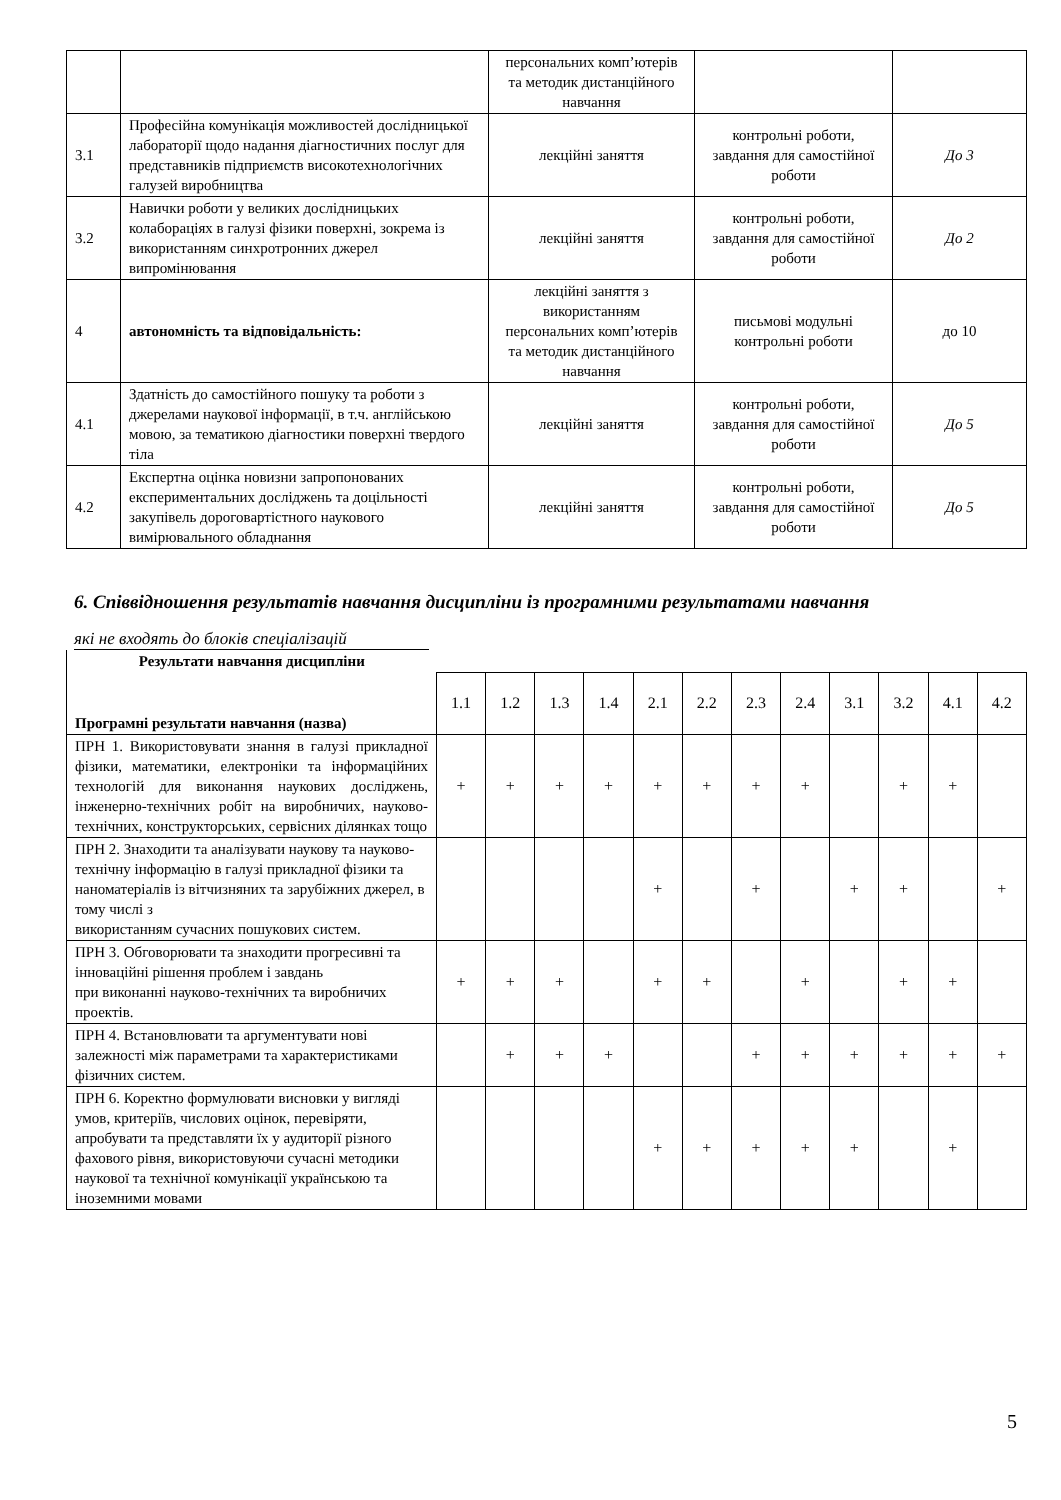| | | персональних комп’ютерів та методик дистанційного навчання | | |
| 3.1 | Професійна комунікація можливостей дослідницької лабораторії щодо надання діагностичних послуг для представників підприємств високотехнологічних галузей виробництва | лекційні заняття | контрольні роботи, завдання для самостійної роботи | До 3 |
| 3.2 | Навички роботи у великих дослідницьких колабораціях в галузі фізики поверхні, зокрема із використанням синхротронних джерел випромінювання | лекційні заняття | контрольні роботи, завдання для самостійної роботи | До 2 |
| 4 | автономність та відповідальність: | лекційні заняття з використанням персональних комп’ютерів та методик дистанційного навчання | письмові модульні контрольні роботи | до 10 |
| 4.1 | Здатність до самостійного пошуку та роботи з джерелами наукової інформації, в т.ч. англійською мовою, за тематикою діагностики поверхні твердого тіла | лекційні заняття | контрольні роботи, завдання для самостійної роботи | До 5 |
| 4.2 | Експертна оцінка новизни запропонованих експериментальних досліджень та доцільності закупівель дороговартістного наукового вимірювального обладнання | лекційні заняття | контрольні роботи, завдання для самостійної роботи | До 5 |
6. Співвідношення результатів навчання дисципліни із програмними результатами навчання
які не входять до блоків спеціалізацій
| Результати навчання дисципліни | | | | | | | | | | | | |
| Програмні результати навчання (назва) | 1.1 | 1.2 | 1.3 | 1.4 | 2.1 | 2.2 | 2.3 | 2.4 | 3.1 | 3.2 | 4.1 | 4.2 |
| ПРН 1. Використовувати знання в галузі прикладної фізики, математики, електроніки та інформаційних технологій для виконання наукових досліджень, інженерно-технічних робіт на виробничих, науково-технічних, конструкторських, сервісних ділянках тощо | + | + | + | + | + | + | + | + | | + | + | |
| ПРН 2. Знаходити та аналізувати наукову та науково-технічну інформацію в галузі прикладної фізики та наноматеріалів із вітчизняних та зарубіжних джерел, в тому числі з використанням сучасних пошукових систем. | | | | | + | | + | | + | + | | + |
| ПРН 3. Обговорювати та знаходити прогресивні та інноваційні рішення проблем і завдань при виконанні науково-технічних та виробничих проектів. | + | + | + | | + | + | | + | | + | + | |
| ПРН 4. Встановлювати та аргументувати нові залежності між параметрами та характеристиками фізичних систем. | | + | + | + | | | + | + | + | + | + | + |
| ПРН 6. Коректно формулювати висновки у вигляді умов, критеріїв, числових оцінок, перевіряти, апробувати та представляти їх у аудиторії різного фахового рівня, використовуючи сучасні методики наукової та технічної комунікації українською та іноземними мовами | | | | | + | + | + | + | + | | + | |
5